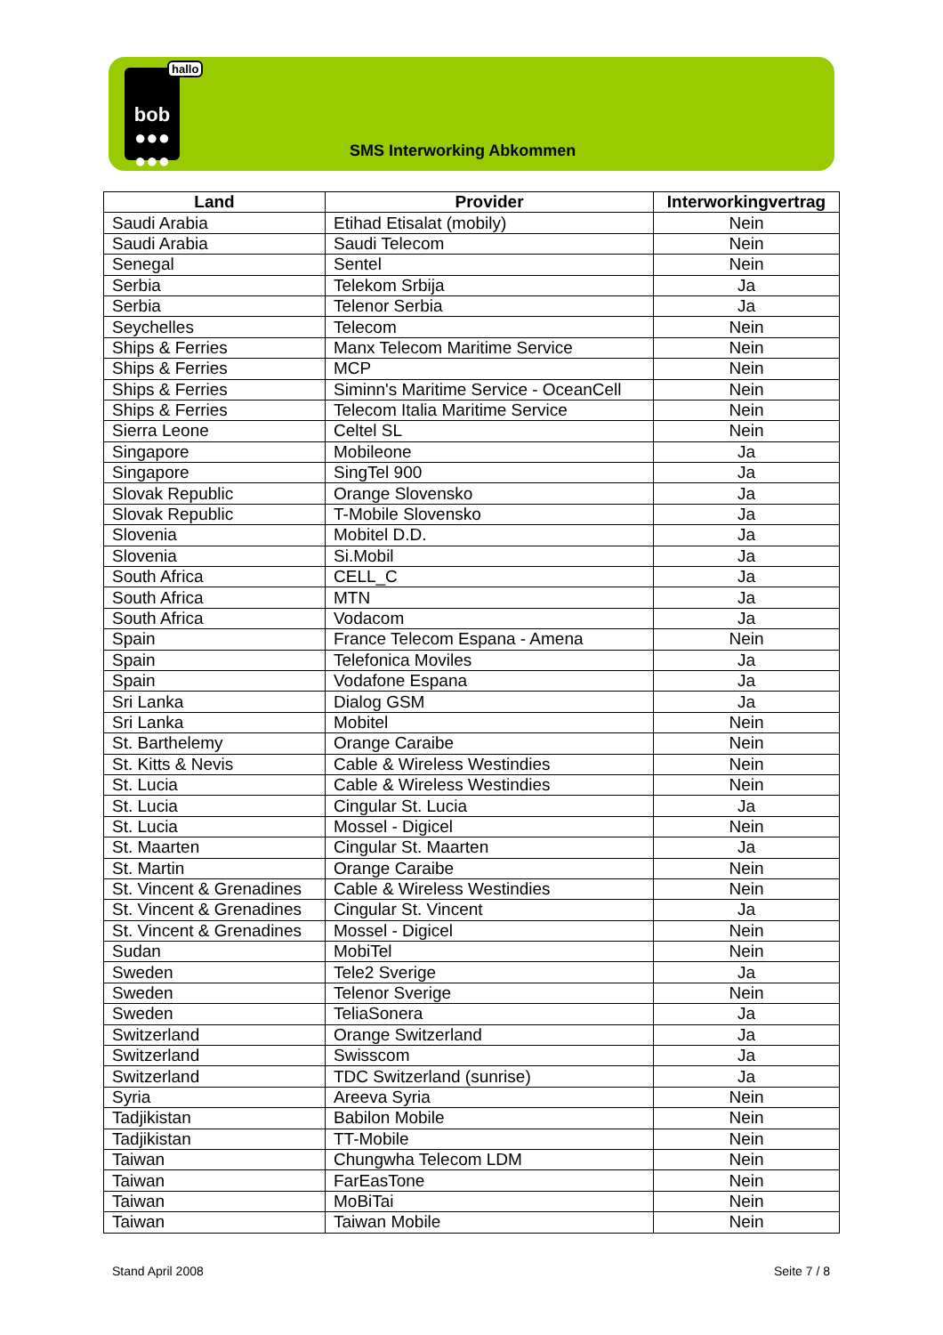bob
●●●
●●●
hallo
SMS Interworking Abkommen
| Land | Provider | Interworkingvertrag |
| --- | --- | --- |
| Saudi Arabia | Etihad Etisalat (mobily) | Nein |
| Saudi Arabia | Saudi Telecom | Nein |
| Senegal | Sentel | Nein |
| Serbia | Telekom Srbija | Ja |
| Serbia | Telenor Serbia | Ja |
| Seychelles | Telecom | Nein |
| Ships & Ferries | Manx Telecom Maritime Service | Nein |
| Ships & Ferries | MCP | Nein |
| Ships & Ferries | Siminn's Maritime Service - OceanCell | Nein |
| Ships & Ferries | Telecom Italia Maritime Service | Nein |
| Sierra Leone | Celtel SL | Nein |
| Singapore | Mobileone | Ja |
| Singapore | SingTel 900 | Ja |
| Slovak Republic | Orange Slovensko | Ja |
| Slovak Republic | T-Mobile Slovensko | Ja |
| Slovenia | Mobitel D.D. | Ja |
| Slovenia | Si.Mobil | Ja |
| South Africa | CELL_C | Ja |
| South Africa | MTN | Ja |
| South Africa | Vodacom | Ja |
| Spain | France Telecom Espana - Amena | Nein |
| Spain | Telefonica Moviles | Ja |
| Spain | Vodafone Espana | Ja |
| Sri Lanka | Dialog GSM | Ja |
| Sri Lanka | Mobitel | Nein |
| St. Barthelemy | Orange Caraibe | Nein |
| St. Kitts & Nevis | Cable & Wireless Westindies | Nein |
| St. Lucia | Cable & Wireless Westindies | Nein |
| St. Lucia | Cingular St. Lucia | Ja |
| St. Lucia | Mossel - Digicel | Nein |
| St. Maarten | Cingular St. Maarten | Ja |
| St. Martin | Orange Caraibe | Nein |
| St. Vincent & Grenadines | Cable & Wireless Westindies | Nein |
| St. Vincent & Grenadines | Cingular St. Vincent | Ja |
| St. Vincent & Grenadines | Mossel - Digicel | Nein |
| Sudan | MobiTel | Nein |
| Sweden | Tele2 Sverige | Ja |
| Sweden | Telenor Sverige | Nein |
| Sweden | TeliaSonera | Ja |
| Switzerland | Orange Switzerland | Ja |
| Switzerland | Swisscom | Ja |
| Switzerland | TDC Switzerland (sunrise) | Ja |
| Syria | Areeva Syria | Nein |
| Tadjikistan | Babilon Mobile | Nein |
| Tadjikistan | TT-Mobile | Nein |
| Taiwan | Chungwha Telecom LDM | Nein |
| Taiwan | FarEasTone | Nein |
| Taiwan | MoBiTai | Nein |
| Taiwan | Taiwan Mobile | Nein |
Stand April 2008 Seite 7 / 8